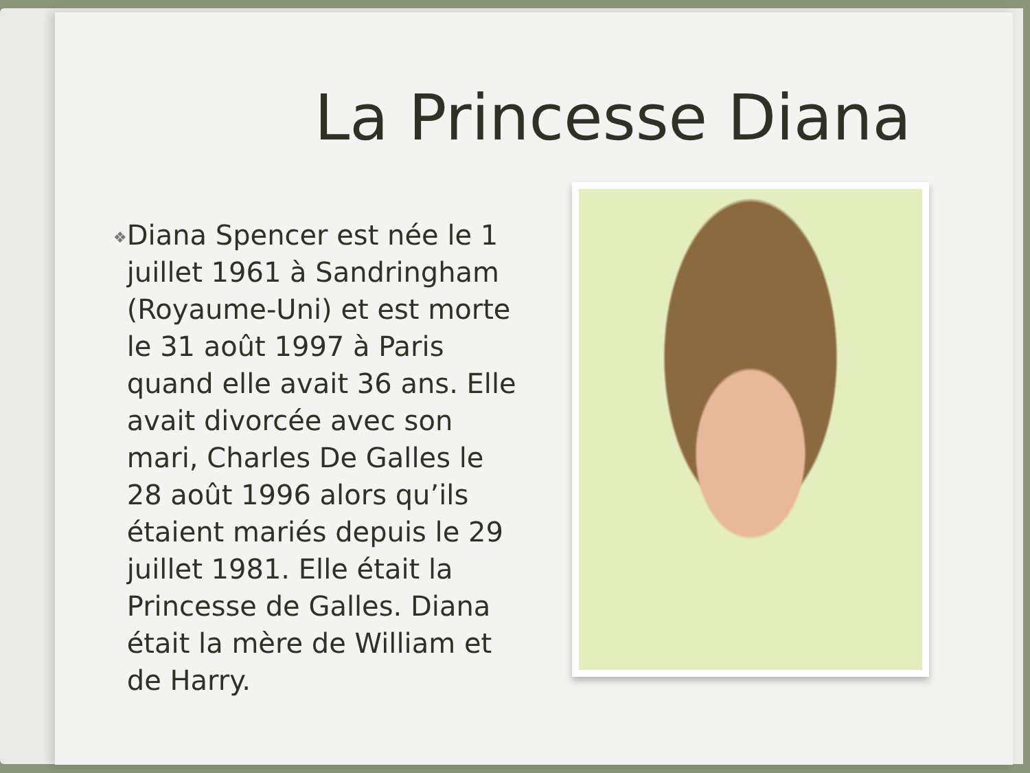La Princesse Diana
❖
Diana Spencer est née le 1 juillet 1961 à Sandringham (Royaume-Uni) et est morte le 31 août 1997 à Paris quand elle avait 36 ans. Elle avait divorcée avec son mari, Charles De Galles le 28 août 1996 alors qu’ils étaient mariés depuis le 29 juillet 1981. Elle était la Princesse de Galles. Diana était la mère de William et de Harry.